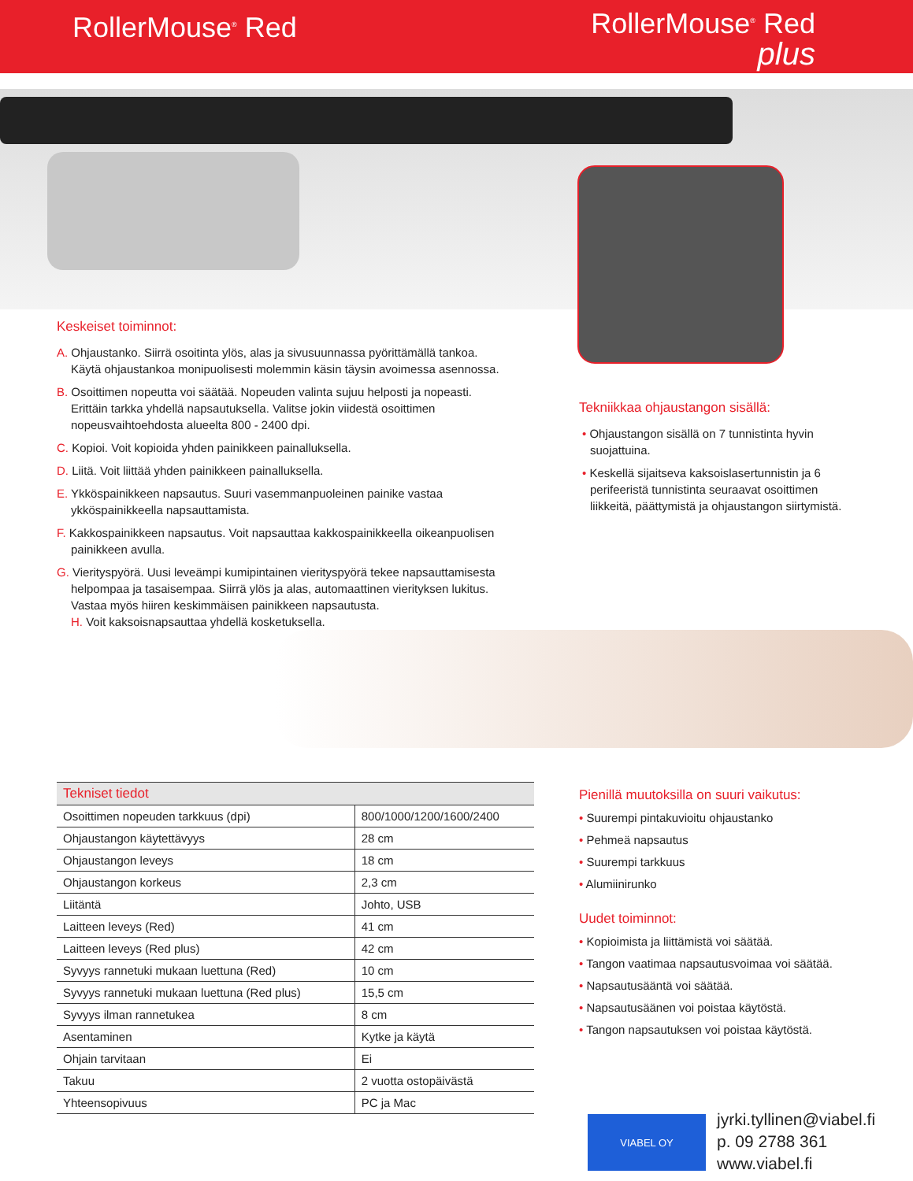RollerMouse<sup>®</sup> Red
RollerMouse<sup>®</sup> Red
plus
Keskeiset toiminnot:
A. Ohjaustanko. Siirrä osoitinta ylös, alas ja sivusuunnassa pyörittämällä tankoa. Käytä ohjaustankoa monipuolisesti molemmin käsin täysin avoimessa asennossa.
B. Osoittimen nopeutta voi säätää. Nopeuden valinta sujuu helposti ja nopeasti. Erittäin tarkka yhdellä napsautuksella. Valitse jokin viidestä osoittimen nopeusvaihtoehdosta alueelta 800 - 2400 dpi.
C. Kopioi. Voit kopioida yhden painikkeen painalluksella.
D. Liitä. Voit liittää yhden painikkeen painalluksella.
E. Ykköspainikkeen napsautus. Suuri vasemmanpuoleinen painike vastaa ykköspainikkeella napsauttamista.
F. Kakkospainikkeen napsautus. Voit napsauttaa kakkospainikkeella oikeanpuolisen painikkeen avulla.
G. Vierityspyörä. Uusi leveämpi kumipintainen vierityspyörä tekee napsauttamisesta helpompaa ja tasaisempaa. Siirrä ylös ja alas, automaattinen vierityksen lukitus. Vastaa myös hiiren keskimmäisen painikkeen napsautusta.
H. Voit kaksoisnapsauttaa yhdellä kosketuksella.
Tekniikkaa ohjaustangon sisällä:
• Ohjaustangon sisällä on 7 tunnistinta hyvin suojattuina.
• Keskellä sijaitseva kaksoislasertunnistin ja 6 perifeeristä tunnistinta seuraavat osoittimen liikkeitä, päättymistä ja ohjaustangon siirtymistä.
| Tekniset tiedot | |
| --- | --- |
| Osoittimen nopeuden tarkkuus (dpi) | 800/1000/1200/1600/2400 |
| Ohjaustangon käytettävyys | 28 cm |
| Ohjaustangon leveys | 18 cm |
| Ohjaustangon korkeus | 2,3 cm |
| Liitäntä | Johto, USB |
| Laitteen leveys (Red) | 41 cm |
| Laitteen leveys (Red plus) | 42 cm |
| Syvyys rannetuki mukaan luettuna (Red) | 10 cm |
| Syvyys rannetuki mukaan luettuna (Red plus) | 15,5 cm |
| Syvyys ilman rannetukea | 8 cm |
| Asentaminen | Kytke ja käytä |
| Ohjain tarvitaan | Ei |
| Takuu | 2 vuotta ostopäivästä |
| Yhteensopivuus | PC ja Mac |
Pienillä muutoksilla on suuri vaikutus:
• Suurempi pintakuvioitu ohjaustanko
• Pehmeä napsautus
• Suurempi tarkkuus
• Alumiinirunko
Uudet toiminnot:
• Kopioimista ja liittämistä voi säätää.
• Tangon vaatimaa napsautusvoimaa voi säätää.
• Napsautusääntä voi säätää.
• Napsautusäänen voi poistaa käytöstä.
• Tangon napsautuksen voi poistaa käytöstä.
VIABEL OY
jyrki.tyllinen@viabel.fi
p. 09 2788 361
www.viabel.fi